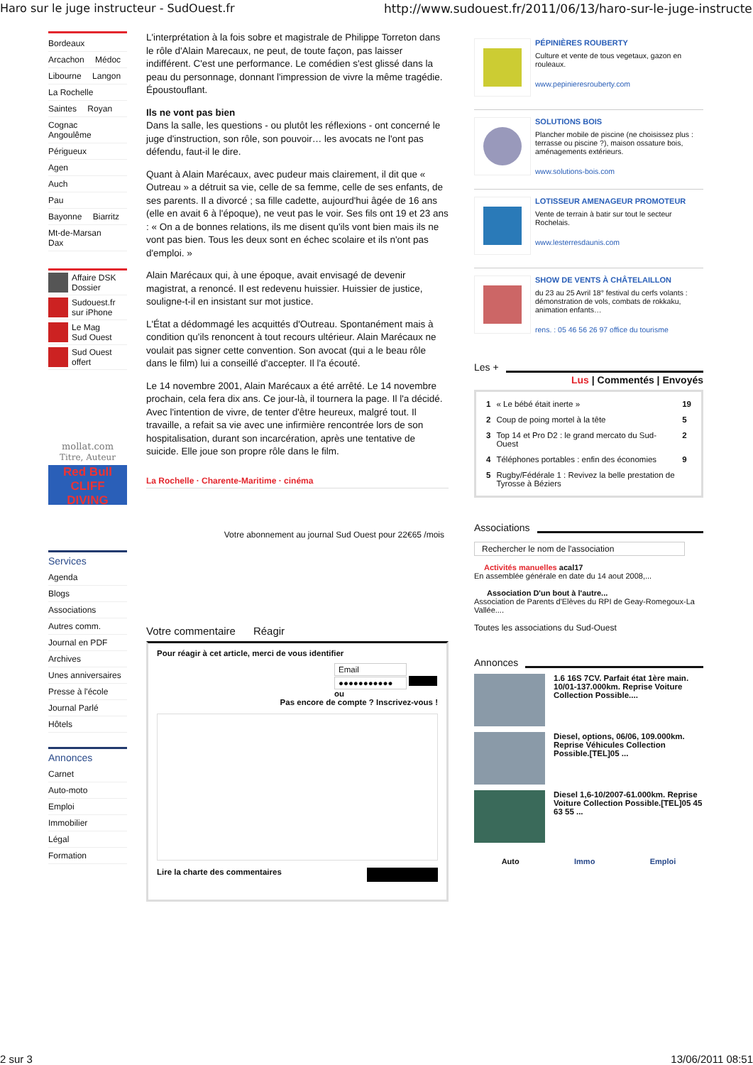Haro sur le juge instructeur - SudOuest.fr http://www.sudouest.fr/2011/06/13/haro-sur-le-juge-instructeur-42...
Bordeaux
Arcachon Médoc
Libourne Langon
La Rochelle
Saintes Royan
Cognac Angoulême
Périgueux
Agen
Auch
Pau
Bayonne Biarritz
Mt-de-Marsan Dax
Affaire DSK
Dossier
Sudouest.fr
sur iPhone
Le Mag
Sud Ouest
Sud Ouest
offert
mollat.com
Titre, Auteur
Red Bull
CLIFF DIVING
Services
Agenda
Blogs
Associations
Autres comm.
Journal en PDF
Archives
Unes anniversaires
Presse à l'école
Journal Parlé
Hôtels
Annonces
Carnet
Auto-moto
Emploi
Immobilier
Légal
Formation
L'interprétation à la fois sobre et magistrale de Philippe Torreton dans le rôle d'Alain Marecaux, ne peut, de toute façon, pas laisser indifférent. C'est une performance. Le comédien s'est glissé dans la peau du personnage, donnant l'impression de vivre la même tragédie. Époustouflant.
Ils ne vont pas bien
Dans la salle, les questions - ou plutôt les réflexions - ont concerné le juge d'instruction, son rôle, son pouvoir… les avocats ne l'ont pas défendu, faut-il le dire.
Quant à Alain Marécaux, avec pudeur mais clairement, il dit que « Outreau » a détruit sa vie, celle de sa femme, celle de ses enfants, de ses parents. Il a divorcé ; sa fille cadette, aujourd'hui âgée de 16 ans (elle en avait 6 à l'époque), ne veut pas le voir. Ses fils ont 19 et 23 ans : « On a de bonnes relations, ils me disent qu'ils vont bien mais ils ne vont pas bien. Tous les deux sont en échec scolaire et ils n'ont pas d'emploi. »
Alain Marécaux qui, à une époque, avait envisagé de devenir magistrat, a renoncé. Il est redevenu huissier. Huissier de justice, souligne-t-il en insistant sur mot justice.
L'État a dédommagé les acquittés d'Outreau. Spontanément mais à condition qu'ils renoncent à tout recours ultérieur. Alain Marécaux ne voulait pas signer cette convention. Son avocat (qui a le beau rôle dans le film) lui a conseillé d'accepter. Il l'a écouté.
Le 14 novembre 2001, Alain Marécaux a été arrêté. Le 14 novembre prochain, cela fera dix ans. Ce jour-là, il tournera la page. Il l'a décidé. Avec l'intention de vivre, de tenter d'être heureux, malgré tout. Il travaille, a refait sa vie avec une infirmière rencontrée lors de son hospitalisation, durant son incarcération, après une tentative de suicide. Elle joue son propre rôle dans le film.
La Rochelle · Charente-Maritime · cinéma
Votre abonnement au journal Sud Ouest pour 22€65 /mois
Votre commentaire Réagir
Pour réagir à cet article, merci de vous identifier
Email ●●●●●●●●●●●
ou
Pas encore de compte ? Inscrivez-vous !
Lire la charte des commentaires
PÉPINIÈRES ROUBERTY
Culture et vente de tous vegetaux, gazon en rouleaux.
www.pepinieresrouberty.com
SOLUTIONS BOIS
Plancher mobile de piscine (ne choisissez plus : terrasse ou piscine ?), maison ossature bois, aménagements extérieurs.
www.solutions-bois.com
LOTISSEUR AMENAGEUR PROMOTEUR
Vente de terrain à batir sur tout le secteur Rochelais.
www.lesterresdaunis.com
SHOW DE VENTS À CHÂTELAILLON
du 23 au 25 Avril 18° festival du cerfs volants : démonstration de vols, combats de rokkaku, animation enfants…
rens. : 05 46 56 26 97 office du tourisme
Les +
Lus | Commentés | Envoyés
| 1 | « Le bébé était inerte » | 19 |
| 2 | Coup de poing mortel à la tête | 5 |
| 3 | Top 14 et Pro D2 : le grand mercato du Sud-Ouest | 2 |
| 4 | Téléphones portables : enfin des économies | 9 |
| 5 | Rugby/Fédérale 1 : Revivez la belle prestation de Tyrosse à Béziers | |
Associations
Rechercher le nom de l'association
Activités manuelles acal17
En assemblée générale en date du 14 aout 2008,...
Association D'un bout à l'autre...
Association de Parents d'Elèves du RPI de Geay-Romegoux-La Vallée....
Toutes les associations du Sud-Ouest
Annonces
1.6 16S 7CV. Parfait état 1ère main. 10/01-137.000km. Reprise Voiture Collection Possible....
Diesel, options, 06/06, 109.000km. Reprise Véhicules Collection Possible.[TEL]05 ...
Diesel 1,6-10/2007-61.000km. Reprise Voiture Collection Possible.[TEL]05 45 63 55 ...
Auto Immo Emploi
2 sur 3 13/06/2011 08:51